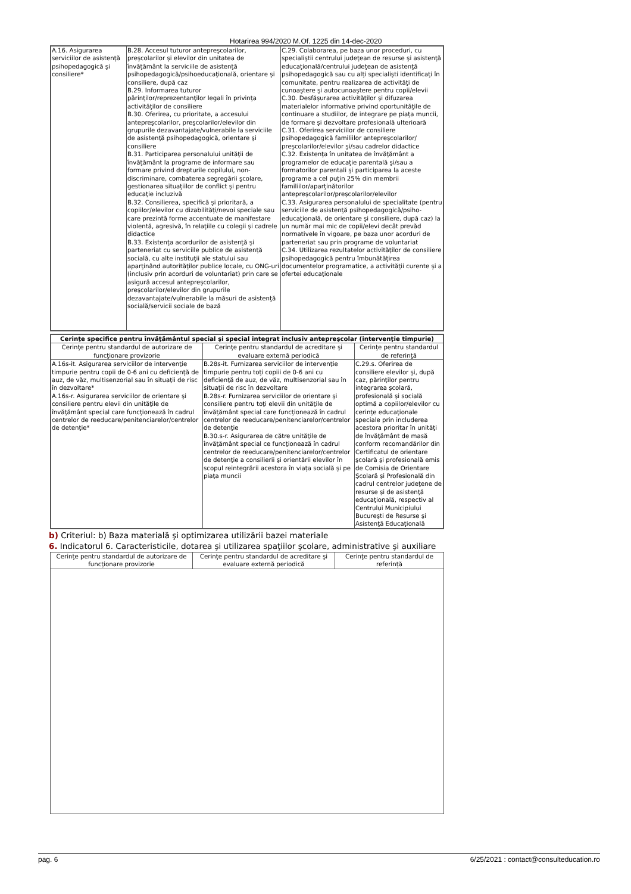Hotarirea 994/2020 M.Of. 1225 din 14-dec-2020
| A.16. Asigurarea serviciilor de asistenţă psihopedagogică şi consiliere* | B.28. Accesul tuturor antepreşcolarilor, preşcolarilor şi elevilor din unitatea de învăţământ la serviciile de asistenţă psihopedagogică/psihoeducaţională, orientare şi consiliere, după caz B.29. Informarea tuturor părinţilor/reprezentanţilor legali în privinţa activităţilor de consiliere B.30. Oferirea, cu prioritate, a accesului antepreşcolarilor, preşcolarilor/elevilor din grupurile dezavantajate/vulnerabile la serviciile de asistenţă psihopedagogică, orientare şi consiliere B.31. Participarea personalului unităţii de învăţământ la programe de informare sau formare privind drepturile copilului, non-discriminare, combaterea segregării şcolare, gestionarea situaţiilor de conflict şi pentru educaţie incluzivă B.32. Consilierea, specifică şi prioritară, a copiilor/elevilor cu dizabilităţi/nevoi speciale sau care prezintă forme accentuate de manifestare violentă, agresivă, în relaţiile cu colegii şi cadrele didactice B.33. Existenţa acordurilor de asistenţă şi parteneriat cu serviciile publice de asistenţă socială, cu alte instituţii ale statului sau aparţinând autorităţilor publice locale, cu ONG-uri (inclusiv prin acorduri de voluntariat) prin care se asigură accesul antepreşcolarilor, preşcolarilor/elevilor din grupurile dezavantajate/vulnerabile la măsuri de asistenţă socială/servicii sociale de bază | C.29. Colaborarea, pe baza unor proceduri, cu specialiştii centrului judeţean de resurse şi asistenţă educaţională/centrului judeţean de asistenţă psihopedagogică sau cu alţi specialişti identificaţi în comunitate, pentru realizarea de activităţi de cunoaştere şi autocunoaştere pentru copii/elevii C.30. Desfăşurarea activităţilor şi difuzarea materialelor informative privind oportunităţile de continuare a studiilor, de integrare pe piaţa muncii, de formare şi dezvoltare profesională ulterioară C.31. Oferirea serviciilor de consiliere psihopedagogică familiilor antepreşcolarilor/ preşcolarilor/elevilor şi/sau cadrelor didactice C.32. Existenţa în unitatea de învăţământ a programelor de educaţie parentală şi/sau a formatorilor parentali şi participarea la aceste programe a cel puţin 25% din membrii familiilor/aparţinătorilor antepreşcolarilor/preşcolarilor/elevilor C.33. Asigurarea personalului de specialitate (pentru serviciile de asistenţă psihopedagogică/psiho-educaţională, de orientare şi consiliere, după caz) la un număr mai mic de copii/elevi decât prevăd normativele în vigoare, pe baza unor acorduri de parteneriat sau prin programe de voluntariat C.34. Utilizarea rezultatelor activităţilor de consiliere psihopedagogică pentru îmbunătăţirea documentelor programatice, a activităţii curente şi a ofertei educaţionale |
| Cerinţe specifice pentru învăţământul special şi special integrat inclusiv antepreşcolar (intervenţie timpurie) | | |
| --- | --- | --- |
| Cerinţe pentru standardul de autorizare de funcţionare provizorie | Cerinţe pentru standardul de acreditare şi evaluare externă periodică | Cerinţe pentru standardul de referinţă |
| A.16s-it. Asigurarea serviciilor de intervenţie timpurie pentru copii de 0-6 ani cu deficienţă de auz, de văz, multisenzorial sau în situaţii de risc în dezvoltare* A.16s-r. Asigurarea serviciilor de orientare şi consiliere pentru elevii din unităţile de învăţământ special care funcţionează în cadrul centrelor de reeducare/penitenciarelor/centrelor de detenţie* | B.28s-it. Furnizarea serviciilor de intervenţie timpurie pentru toţi copiii de 0-6 ani cu deficienţă de auz, de văz, multisenzorial sau în situaţii de risc în dezvoltare B.28s-r. Furnizarea serviciilor de orientare şi consiliere pentru toţi elevii din unităţile de învăţământ special care funcţionează în cadrul centrelor de reeducare/penitenciarelor/centrelor de detenţie B.30.s-r. Asigurarea de către unităţile de învăţământ special ce funcţionează în cadrul centrelor de reeducare/penitenciarelor/centrelor de detenţie a consilierii şi orientării elevilor în scopul reintegrării acestora în viaţa socială şi pe piaţa muncii | C.29.s. Oferirea de consiliere elevilor şi, după caz, părinţilor pentru integrarea şcolară, profesională şi socială optimă a copiilor/elevilor cu cerinţe educaţionale speciale prin includerea acestora prioritar în unităţi de învăţământ de masă conform recomandărilor din Certificatul de orientare şcolară şi profesională emis de Comisia de Orientare Şcolară şi Profesională din cadrul centrelor judeţene de resurse şi de asistenţă educaţională, respectiv al Centrului Municipiului Bucureşti de Resurse şi Asistenţă Educaţională |
b) Criteriul: b) Baza materială şi optimizarea utilizării bazei materiale
6. Indicatorul 6. Caracteristicile, dotarea şi utilizarea spaţiilor şcolare, administrative şi auxiliare
| Cerinţe pentru standardul de autorizare de funcţionare provizorie | Cerinţe pentru standardul de acreditare şi evaluare externă periodică | Cerinţe pentru standardul de referinţă |
| --- | --- | --- |
pag. 6 6/25/2021 : contact@consulteducation.ro